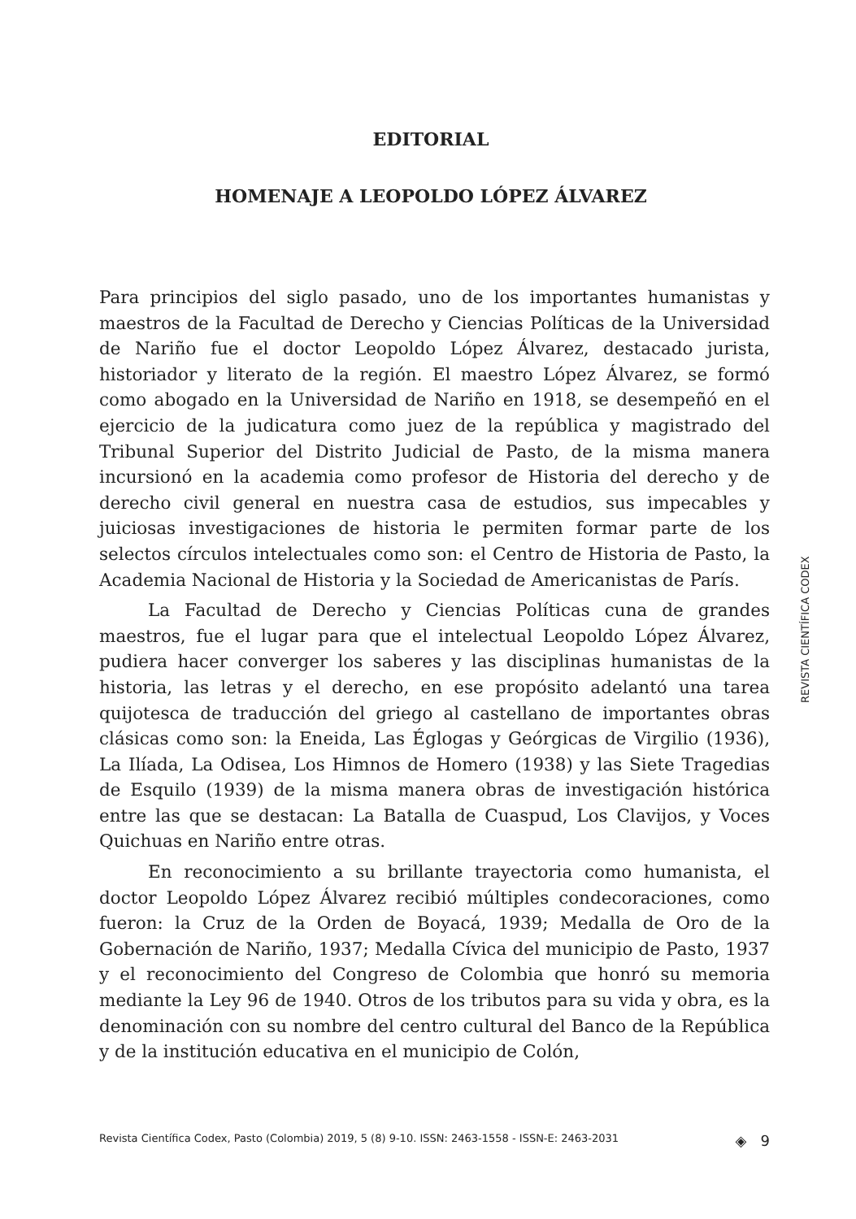EDITORIAL
HOMENAJE A LEOPOLDO LÓPEZ ÁLVAREZ
Para principios del siglo pasado, uno de los importantes humanistas y maestros de la Facultad de Derecho y Ciencias Políticas de la Universidad de Nariño fue el doctor Leopoldo López Álvarez, destacado jurista, historiador y literato de la región. El maestro López Álvarez, se formó como abogado en la Universidad de Nariño en 1918, se desempeñó en el ejercicio de la judicatura como juez de la república y magistrado del Tribunal Superior del Distrito Judicial de Pasto, de la misma manera incursionó en la academia como profesor de Historia del derecho y de derecho civil general en nuestra casa de estudios, sus impecables y juiciosas investigaciones de historia le permiten formar parte de los selectos círculos intelectuales como son: el Centro de Historia de Pasto, la Academia Nacional de Historia y la Sociedad de Americanistas de París.
La Facultad de Derecho y Ciencias Políticas cuna de grandes maestros, fue el lugar para que el intelectual Leopoldo López Álvarez, pudiera hacer converger los saberes y las disciplinas humanistas de la historia, las letras y el derecho, en ese propósito adelantó una tarea quijotesca de traducción del griego al castellano de importantes obras clásicas como son: la Eneida, Las Églogas y Geórgicas de Virgilio (1936), La Ilíada, La Odisea, Los Himnos de Homero (1938) y las Siete Tragedias de Esquilo (1939) de la misma manera obras de investigación histórica entre las que se destacan: La Batalla de Cuaspud, Los Clavijos, y Voces Quichuas en Nariño entre otras.
En reconocimiento a su brillante trayectoria como humanista, el doctor Leopoldo López Álvarez recibió múltiples condecoraciones, como fueron: la Cruz de la Orden de Boyacá, 1939; Medalla de Oro de la Gobernación de Nariño, 1937; Medalla Cívica del municipio de Pasto, 1937 y el reconocimiento del Congreso de Colombia que honró su memoria mediante la Ley 96 de 1940. Otros de los tributos para su vida y obra, es la denominación con su nombre del centro cultural del Banco de la República y de la institución educativa en el municipio de Colón,
REVISTA CIENTÍFICA CODEX
Revista Científica Codex, Pasto (Colombia) 2019, 5 (8) 9-10. ISSN: 2463-1558 - ISSN-E: 2463-2031 ◈ 9